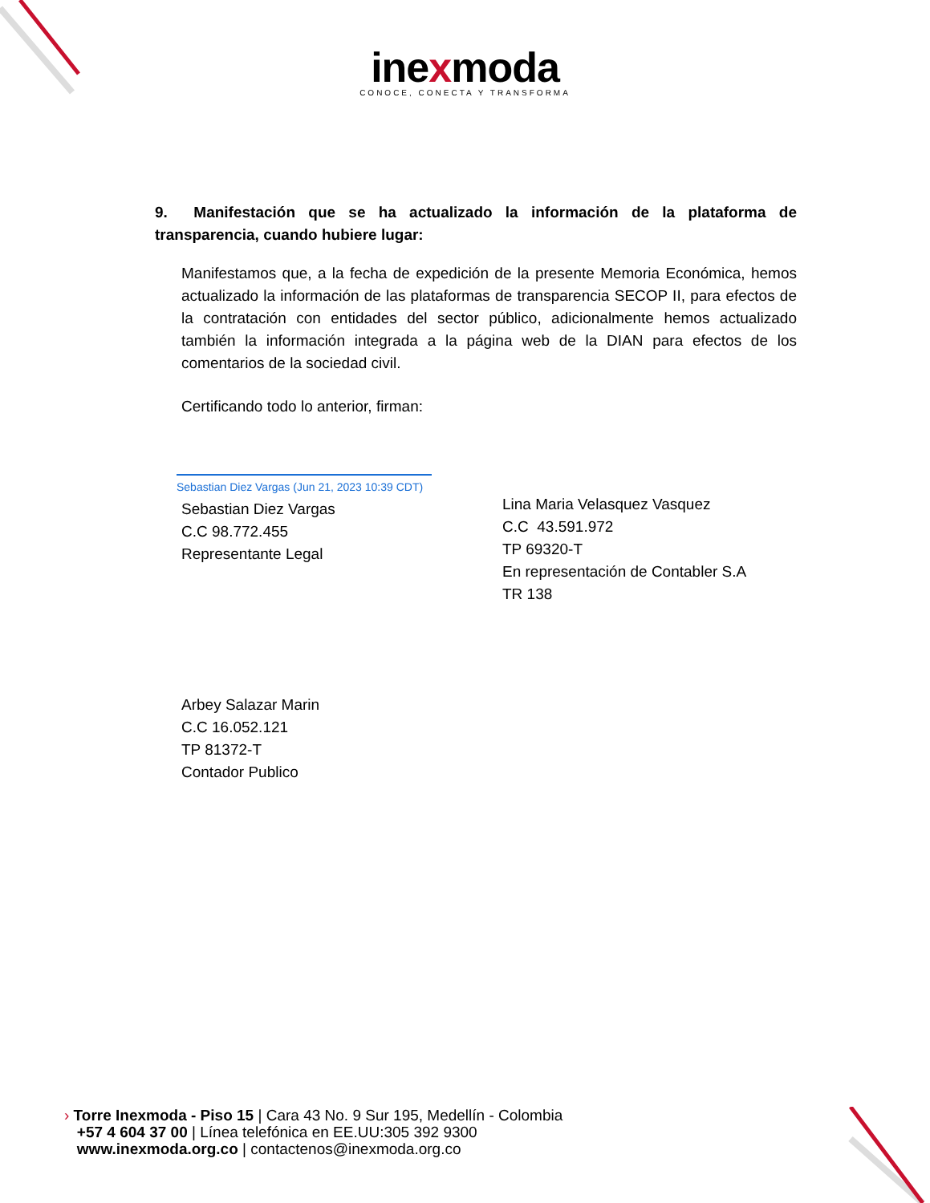inexmoda
CONOCE, CONECTA Y TRANSFORMA
9. Manifestación que se ha actualizado la información de la plataforma de transparencia, cuando hubiere lugar:
Manifestamos que, a la fecha de expedición de la presente Memoria Económica, hemos actualizado la información de las plataformas de transparencia SECOP II, para efectos de la contratación con entidades del sector público, adicionalmente hemos actualizado también la información integrada a la página web de la DIAN para efectos de los comentarios de la sociedad civil.
Certificando todo lo anterior, firman:
Sebastian Diez Vargas (Jun 21, 2023 10:39 CDT)
Sebastian Diez Vargas
C.C 98.772.455
Representante Legal
Lina Maria Velasquez Vasquez
C.C 43.591.972
TP 69320-T
En representación de Contabler S.A
TR 138
Arbey Salazar Marin
C.C 16.052.121
TP 81372-T
Contador Publico
› Torre Inexmoda - Piso 15 | Cara 43 No. 9 Sur 195, Medellín - Colombia
+57 4 604 37 00 | Línea telefónica en EE.UU:305 392 9300
www.inexmoda.org.co | contactenos@inexmoda.org.co